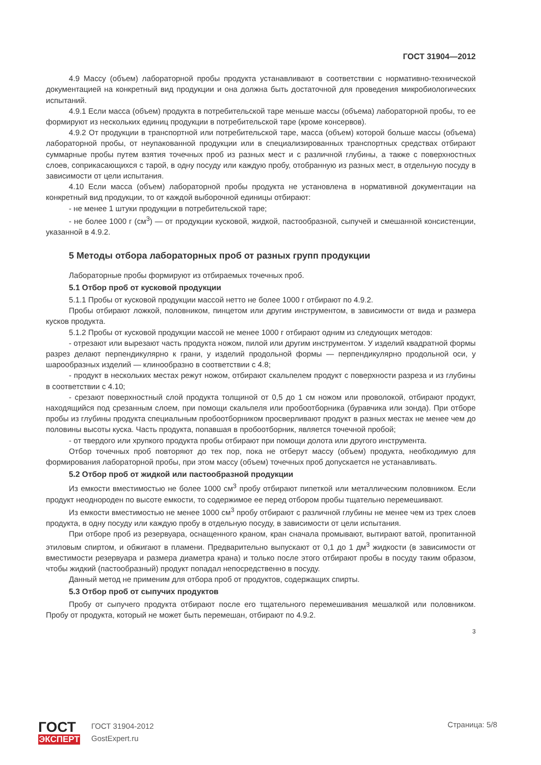ГОСТ 31904—2012
4.9 Массу (объем) лабораторной пробы продукта устанавливают в соответствии с нормативно-технической документацией на конкретный вид продукции и она должна быть достаточной для проведения микробиологических испытаний.
4.9.1 Если масса (объем) продукта в потребительской таре меньше массы (объема) лабораторной пробы, то ее формируют из нескольких единиц продукции в потребительской таре (кроме консервов).
4.9.2 От продукции в транспортной или потребительской таре, масса (объем) которой больше массы (объема) лабораторной пробы, от неупакованной продукции или в специализированных транспортных средствах отбирают суммарные пробы путем взятия точечных проб из разных мест и с различной глубины, а также с поверхностных слоев, соприкасающихся с тарой, в одну посуду или каждую пробу, отобранную из разных мест, в отдельную посуду в зависимости от цели испытания.
4.10 Если масса (объем) лабораторной пробы продукта не установлена в нормативной документации на конкретный вид продукции, то от каждой выборочной единицы отбирают:
- не менее 1 штуки продукции в потребительской таре;
- не более 1000 г (см<sup>3</sup>) — от продукции кусковой, жидкой, пастообразной, сыпучей и смешанной консистенции, указанной в 4.9.2.
5 Методы отбора лабораторных проб от разных групп продукции
Лабораторные пробы формируют из отбираемых точечных проб.
5.1 Отбор проб от кусковой продукции
5.1.1 Пробы от кусковой продукции массой нетто не более 1000 г отбирают по 4.9.2.
Пробы отбирают ложкой, половником, пинцетом или другим инструментом, в зависимости от вида и размера кусков продукта.
5.1.2 Пробы от кусковой продукции массой не менее 1000 г отбирают одним из следующих методов:
- отрезают или вырезают часть продукта ножом, пилой или другим инструментом. У изделий квадратной формы разрез делают перпендикулярно к грани, у изделий продольной формы — перпендикулярно продольной оси, у шарообразных изделий — клинообразно в соответствии с 4.8;
- продукт в нескольких местах режут ножом, отбирают скальпелем продукт с поверхности разреза и из глубины в соответствии с 4.10;
- срезают поверхностный слой продукта толщиной от 0,5 до 1 см ножом или проволокой, отбирают продукт, находящийся под срезанным слоем, при помощи скальпеля или пробоотборника (буравчика или зонда). При отборе пробы из глубины продукта специальным пробоотборником просверливают продукт в разных местах не менее чем до половины высоты куска. Часть продукта, попавшая в пробоотборник, является точечной пробой;
- от твердого или хрупкого продукта пробы отбирают при помощи долота или другого инструмента.
Отбор точечных проб повторяют до тех пор, пока не отберут массу (объем) продукта, необходимую для формирования лабораторной пробы, при этом массу (объем) точечных проб допускается не устанавливать.
5.2 Отбор проб от жидкой или пастообразной продукции
Из емкости вместимостью не более 1000 см<sup>3</sup> пробу отбирают пипеткой или металлическим половником. Если продукт неоднороден по высоте емкости, то содержимое ее перед отбором пробы тщательно перемешивают.
Из емкости вместимостью не менее 1000 см<sup>3</sup> пробу отбирают с различной глубины не менее чем из трех слоев продукта, в одну посуду или каждую пробу в отдельную посуду, в зависимости от цели испытания.
При отборе проб из резервуара, оснащенного краном, кран сначала промывают, вытирают ватой, пропитанной этиловым спиртом, и обжигают в пламени. Предварительно выпускают от 0,1 до 1 дм<sup>3</sup> жидкости (в зависимости от вместимости резервуара и размера диаметра крана) и только после этого отбирают пробы в посуду таким образом, чтобы жидкий (пастообразный) продукт попадал непосредственно в посуду.
Данный метод не применим для отбора проб от продуктов, содержащих спирты.
5.3 Отбор проб от сыпучих продуктов
Пробу от сыпучего продукта отбирают после его тщательного перемешивания мешалкой или половником. Пробу от продукта, который не может быть перемешан, отбирают по 4.9.2.
3
ГОСТ
ЭКСПЕРТ
ГОСТ 31904-2012
GostExpert.ru
Страница: 5/8